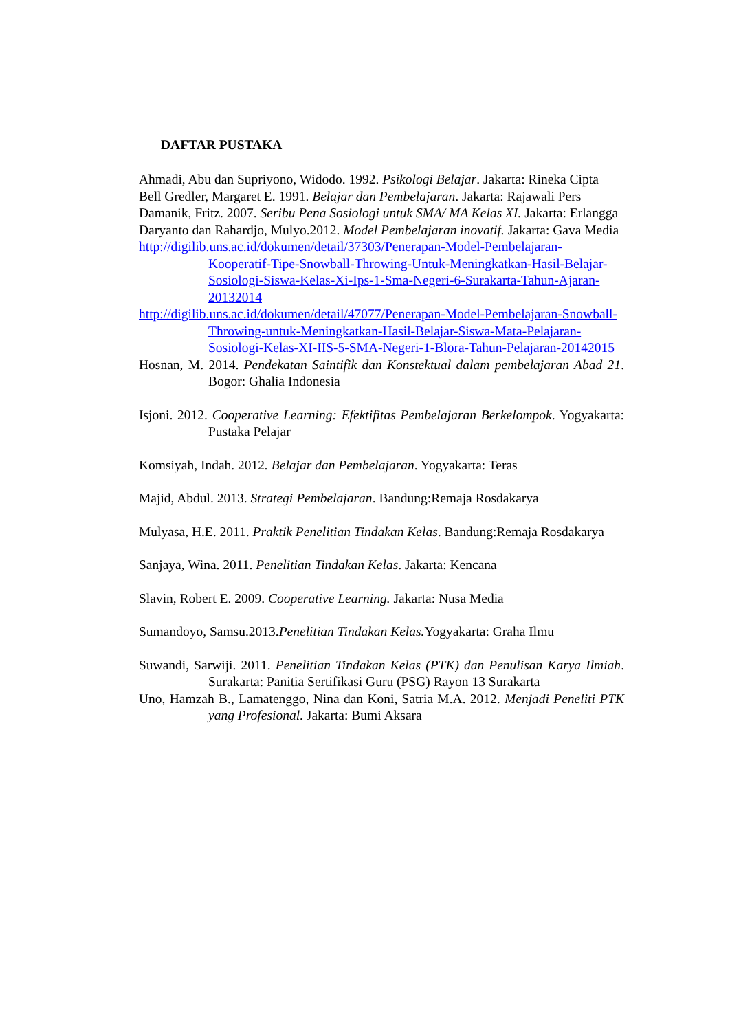DAFTAR PUSTAKA
Ahmadi, Abu dan Supriyono, Widodo. 1992. Psikologi Belajar. Jakarta: Rineka Cipta
Bell Gredler, Margaret E. 1991. Belajar dan Pembelajaran. Jakarta: Rajawali Pers
Damanik, Fritz. 2007. Seribu Pena Sosiologi untuk SMA/ MA Kelas XI. Jakarta: Erlangga
Daryanto dan Rahardjo, Mulyo.2012. Model Pembelajaran inovatif. Jakarta: Gava Media
http://digilib.uns.ac.id/dokumen/detail/37303/Penerapan-Model-Pembelajaran-Kooperatif-Tipe-Snowball-Throwing-Untuk-Meningkatkan-Hasil-Belajar-Sosiologi-Siswa-Kelas-Xi-Ips-1-Sma-Negeri-6-Surakarta-Tahun-Ajaran-20132014
http://digilib.uns.ac.id/dokumen/detail/47077/Penerapan-Model-Pembelajaran-Snowball-Throwing-untuk-Meningkatkan-Hasil-Belajar-Siswa-Mata-Pelajaran-Sosiologi-Kelas-XI-IIS-5-SMA-Negeri-1-Blora-Tahun-Pelajaran-20142015
Hosnan, M. 2014. Pendekatan Saintifik dan Konstektual dalam pembelajaran Abad 21. Bogor: Ghalia Indonesia
Isjoni. 2012. Cooperative Learning: Efektifitas Pembelajaran Berkelompok. Yogyakarta: Pustaka Pelajar
Komsiyah, Indah. 2012. Belajar dan Pembelajaran. Yogyakarta: Teras
Majid, Abdul. 2013. Strategi Pembelajaran. Bandung:Remaja Rosdakarya
Mulyasa, H.E. 2011. Praktik Penelitian Tindakan Kelas. Bandung:Remaja Rosdakarya
Sanjaya, Wina. 2011. Penelitian Tindakan Kelas. Jakarta: Kencana
Slavin, Robert E. 2009. Cooperative Learning. Jakarta: Nusa Media
Sumandoyo, Samsu.2013.Penelitian Tindakan Kelas. Yogyakarta: Graha Ilmu
Suwandi, Sarwiji. 2011. Penelitian Tindakan Kelas (PTK) dan Penulisan Karya Ilmiah. Surakarta: Panitia Sertifikasi Guru (PSG) Rayon 13 Surakarta
Uno, Hamzah B., Lamatenggo, Nina dan Koni, Satria M.A. 2012. Menjadi Peneliti PTK yang Profesional. Jakarta: Bumi Aksara